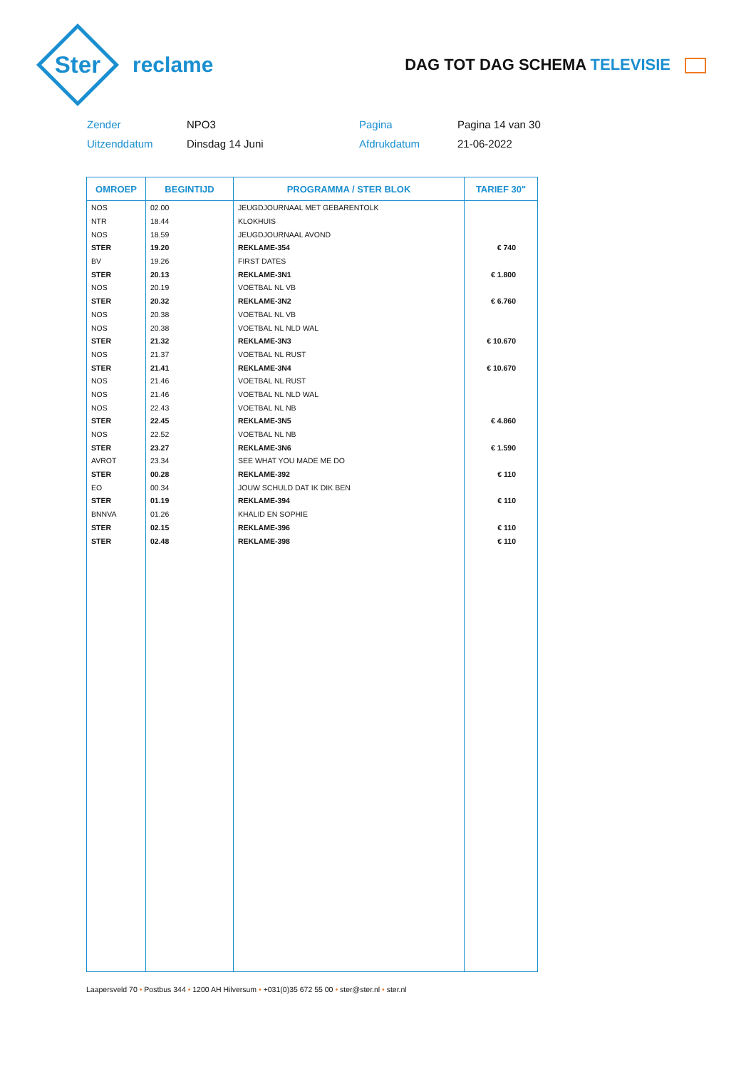Ster
reclame
DAG TOT DAG SCHEMA TELEVISIE
Zender
NPO3
Pagina
Pagina 14 van 30
Uitzenddatum
Dinsdag 14 Juni
Afdrukdatum
21-06-2022
| OMROEP | BEGINTIJD | PROGRAMMA / STER BLOK | TARIEF 30" |
| --- | --- | --- | --- |
| NOS | 02.00 | JEUGDJOURNAAL MET GEBARENTOLK | |
| NTR | 18.44 | KLOKHUIS | |
| NOS | 18.59 | JEUGDJOURNAAL AVOND | |
| STER | 19.20 | REKLAME-354 | € 740 |
| BV | 19.26 | FIRST DATES | |
| STER | 20.13 | REKLAME-3N1 | € 1.800 |
| NOS | 20.19 | VOETBAL NL VB | |
| STER | 20.32 | REKLAME-3N2 | € 6.760 |
| NOS | 20.38 | VOETBAL NL VB | |
| NOS | 20.38 | VOETBAL NL NLD WAL | |
| STER | 21.32 | REKLAME-3N3 | € 10.670 |
| NOS | 21.37 | VOETBAL NL RUST | |
| STER | 21.41 | REKLAME-3N4 | € 10.670 |
| NOS | 21.46 | VOETBAL NL RUST | |
| NOS | 21.46 | VOETBAL NL NLD WAL | |
| NOS | 22.43 | VOETBAL NL NB | |
| STER | 22.45 | REKLAME-3N5 | € 4.860 |
| NOS | 22.52 | VOETBAL NL NB | |
| STER | 23.27 | REKLAME-3N6 | € 1.590 |
| AVROT | 23.34 | SEE WHAT YOU MADE ME DO | |
| STER | 00.28 | REKLAME-392 | € 110 |
| EO | 00.34 | JOUW SCHULD DAT IK DIK BEN | |
| STER | 01.19 | REKLAME-394 | € 110 |
| BNNVA | 01.26 | KHALID EN SOPHIE | |
| STER | 02.15 | REKLAME-396 | € 110 |
| STER | 02.48 | REKLAME-398 | € 110 |
Laapersveld 70 • Postbus 344 • 1200 AH Hilversum • +031(0)35 672 55 00 • ster@ster.nl • ster.nl